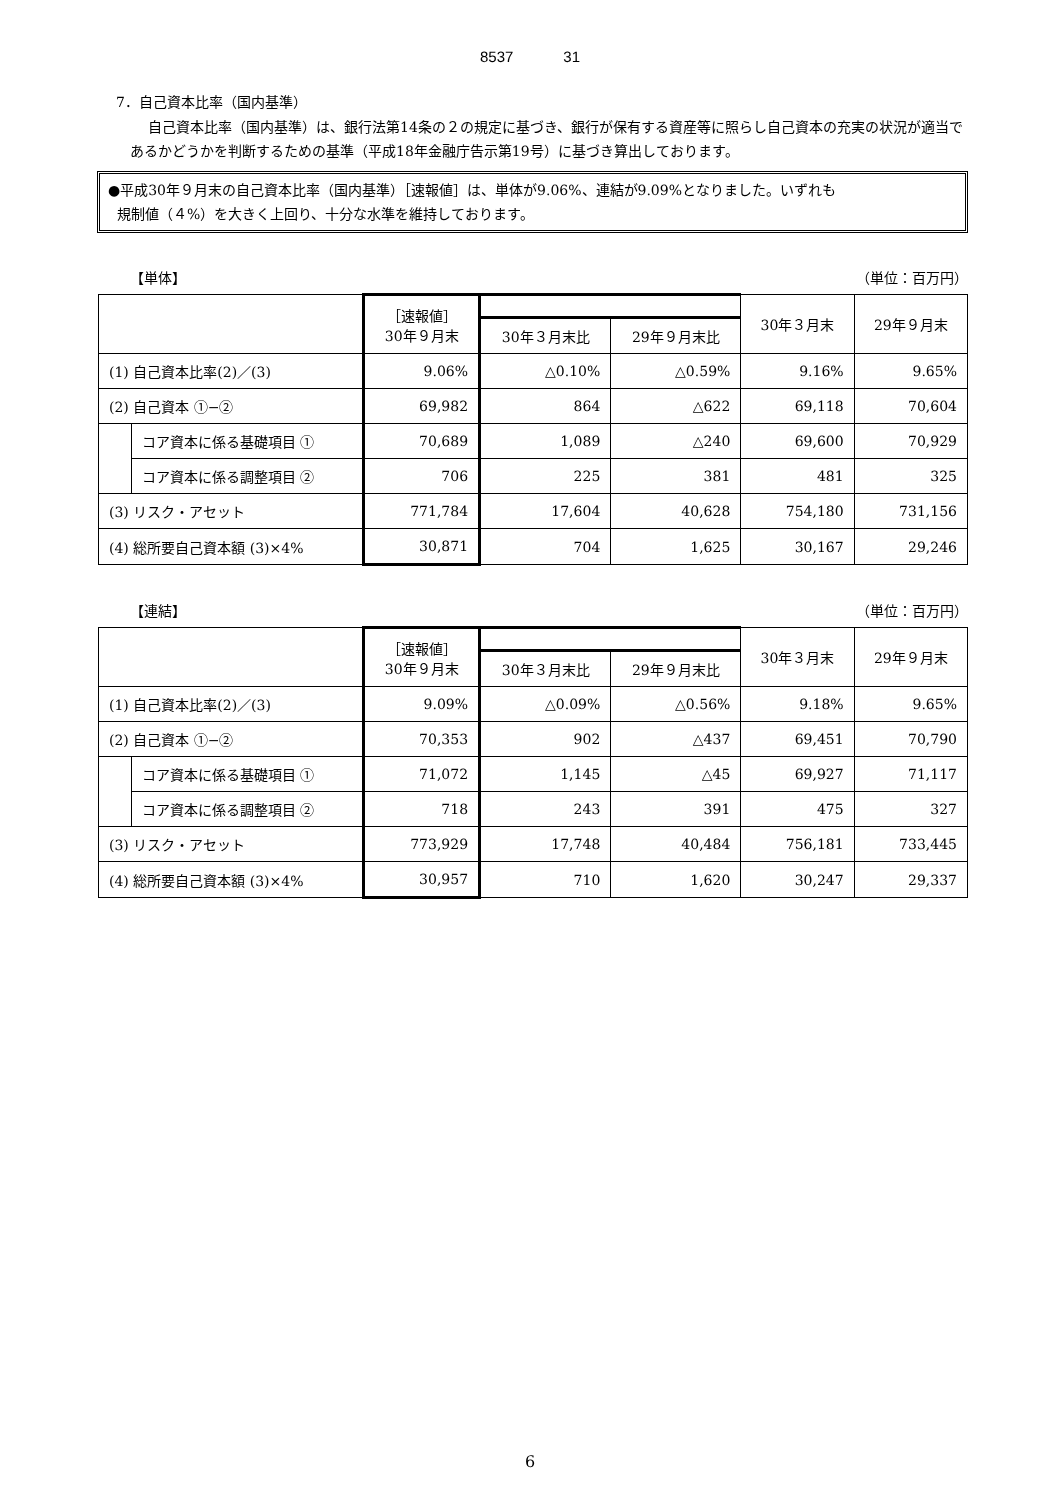8537 31
7．自己資本比率（国内基準）
自己資本比率（国内基準）は、銀行法第14条の２の規定に基づき、銀行が保有する資産等に照らし自己資本の充実の状況が適当であるかどうかを判断するための基準（平成18年金融庁告示第19号）に基づき算出しております。
●平成30年９月末の自己資本比率（国内基準）［速報値］は、単体が9.06%、連結が9.09%となりました。いずれも
規制値（４%）を大きく上回り、十分な水準を維持しております。
【単体】 （単位：百万円）
| | | ［速報値］ 30年９月末 | | | 30年３月末 | 29年９月末 |
| --- | --- | --- | --- | --- | --- | --- |
| | | | 30年３月末比 | 29年９月末比 | | |
| (1) 自己資本比率(2)／(3) | | 9.06% | △0.10% | △0.59% | 9.16% | 9.65% |
| (2) 自己資本 ①−② | | 69,982 | 864 | △622 | 69,118 | 70,604 |
| | コア資本に係る基礎項目 ① | 70,689 | 1,089 | △240 | 69,600 | 70,929 |
| | コア資本に係る調整項目 ② | 706 | 225 | 381 | 481 | 325 |
| (3) リスク・アセット | | 771,784 | 17,604 | 40,628 | 754,180 | 731,156 |
| (4) 総所要自己資本額 (3)×4% | | 30,871 | 704 | 1,625 | 30,167 | 29,246 |
【連結】 （単位：百万円）
| | | ［速報値］ 30年９月末 | | | 30年３月末 | 29年９月末 |
| --- | --- | --- | --- | --- | --- | --- |
| | | | 30年３月末比 | 29年９月末比 | | |
| (1) 自己資本比率(2)／(3) | | 9.09% | △0.09% | △0.56% | 9.18% | 9.65% |
| (2) 自己資本 ①−② | | 70,353 | 902 | △437 | 69,451 | 70,790 |
| | コア資本に係る基礎項目 ① | 71,072 | 1,145 | △45 | 69,927 | 71,117 |
| | コア資本に係る調整項目 ② | 718 | 243 | 391 | 475 | 327 |
| (3) リスク・アセット | | 773,929 | 17,748 | 40,484 | 756,181 | 733,445 |
| (4) 総所要自己資本額 (3)×4% | | 30,957 | 710 | 1,620 | 30,247 | 29,337 |
6